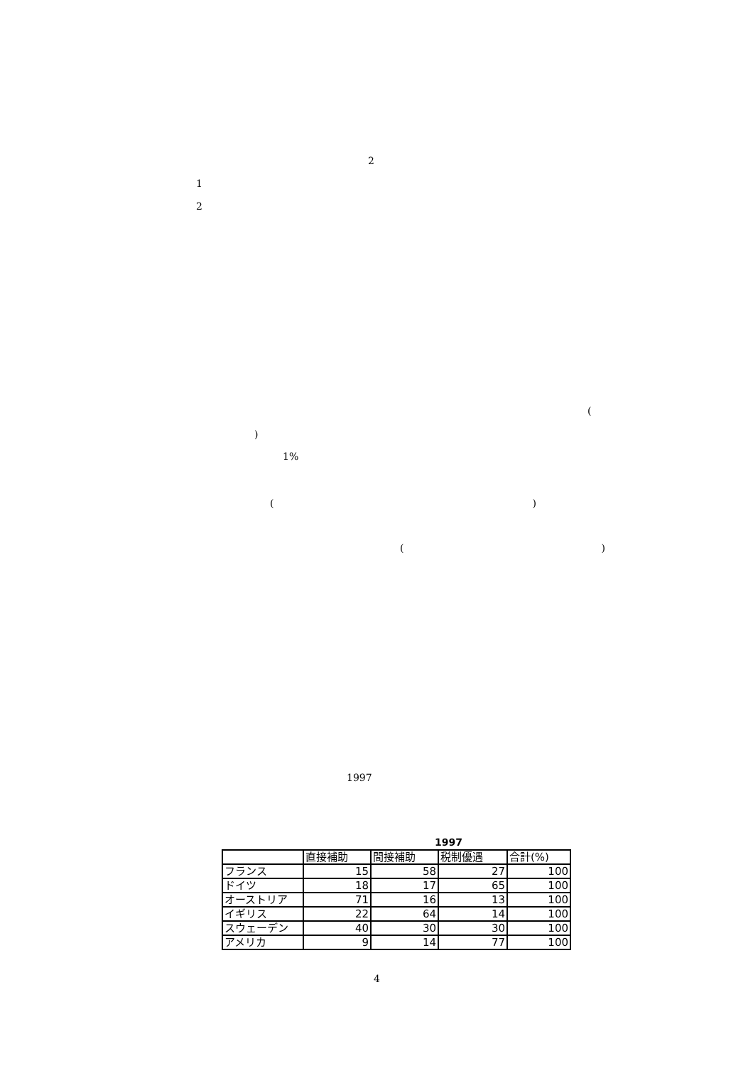2
1
2
(
)
1%
()
()
1997
1997
| | 直接補助 | 間接補助 | 税制優遇 | 合計(%) |
| --- | --- | --- | --- | --- |
| フランス | 15 | 58 | 27 | 100 |
| ドイツ | 18 | 17 | 65 | 100 |
| オーストリア | 71 | 16 | 13 | 100 |
| イギリス | 22 | 64 | 14 | 100 |
| スウェーデン | 40 | 30 | 30 | 100 |
| アメリカ | 9 | 14 | 77 | 100 |
4